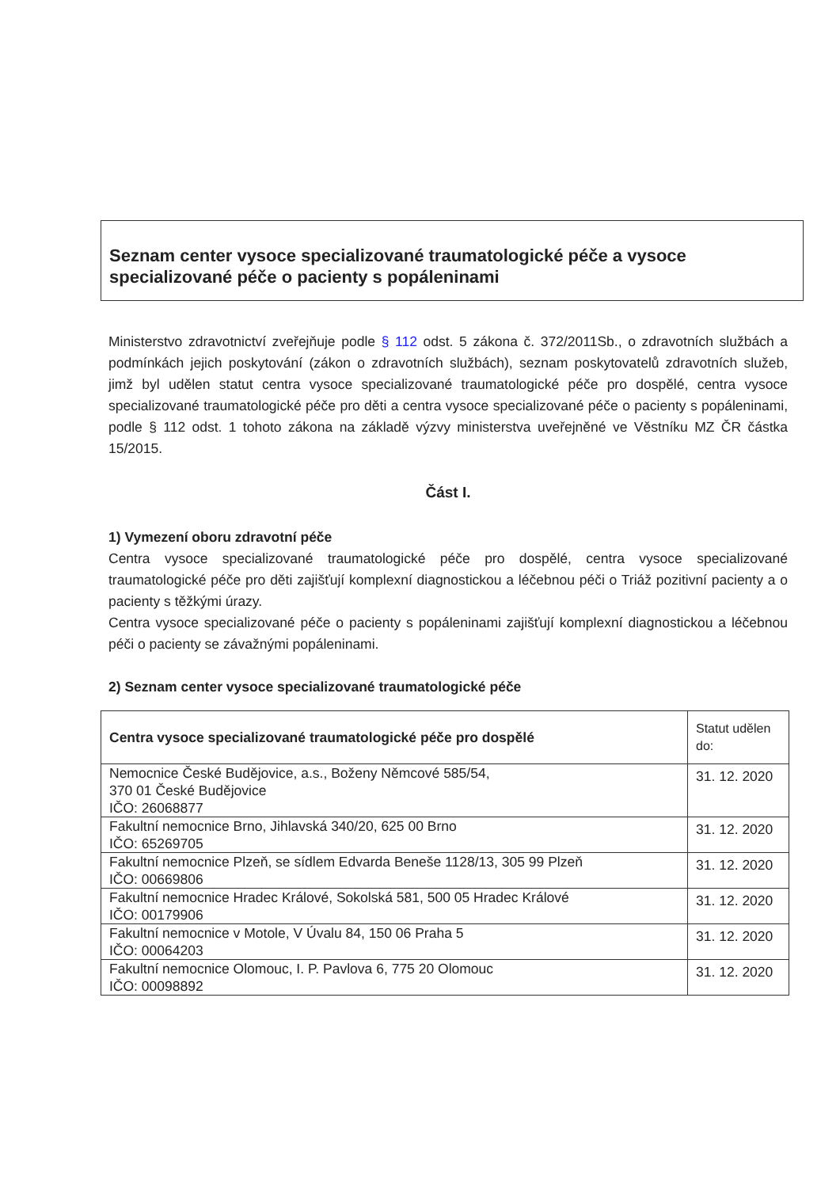Seznam center vysoce specializované traumatologické péče a vysoce specializované péče o pacienty s popáleninami
Ministerstvo zdravotnictví zveřejňuje podle § 112 odst. 5 zákona č. 372/2011Sb., o zdravotních službách a podmínkách jejich poskytování (zákon o zdravotních službách), seznam poskytovatelů zdravotních služeb, jimž byl udělen statut centra vysoce specializované traumatologické péče pro dospělé, centra vysoce specializované traumatologické péče pro děti a centra vysoce specializované péče o pacienty s popáleninami, podle § 112 odst. 1 tohoto zákona na základě výzvy ministerstva uveřejněné ve Věstníku MZ ČR částka 15/2015.
Část I.
1) Vymezení oboru zdravotní péče
Centra vysoce specializované traumatologické péče pro dospělé, centra vysoce specializované traumatologické péče pro děti zajišťují komplexní diagnostickou a léčebnou péči o Triáž pozitivní pacienty a o pacienty s těžkými úrazy.
Centra vysoce specializované péče o pacienty s popáleninami zajišťují komplexní diagnostickou a léčebnou péči o pacienty se závažnými popáleninami.
2) Seznam center vysoce specializované traumatologické péče
| Centra vysoce specializované traumatologické péče pro dospělé | Statut udělen do: |
| --- | --- |
| Nemocnice České Budějovice, a.s., Boženy Němcové 585/54, 370 01 České Budějovice IČO: 26068877 | 31. 12. 2020 |
| Fakultní nemocnice Brno, Jihlavská 340/20, 625 00 Brno IČO: 65269705 | 31. 12. 2020 |
| Fakultní nemocnice Plzeň, se sídlem Edvarda Beneše 1128/13, 305 99 Plzeň IČO: 00669806 | 31. 12. 2020 |
| Fakultní nemocnice Hradec Králové, Sokolská 581, 500 05 Hradec Králové IČO: 00179906 | 31. 12. 2020 |
| Fakultní nemocnice v Motole, V Úvalu 84, 150 06 Praha 5 IČO: 00064203 | 31. 12. 2020 |
| Fakultní nemocnice Olomouc, I. P. Pavlova 6, 775 20 Olomouc IČO: 00098892 | 31. 12. 2020 |